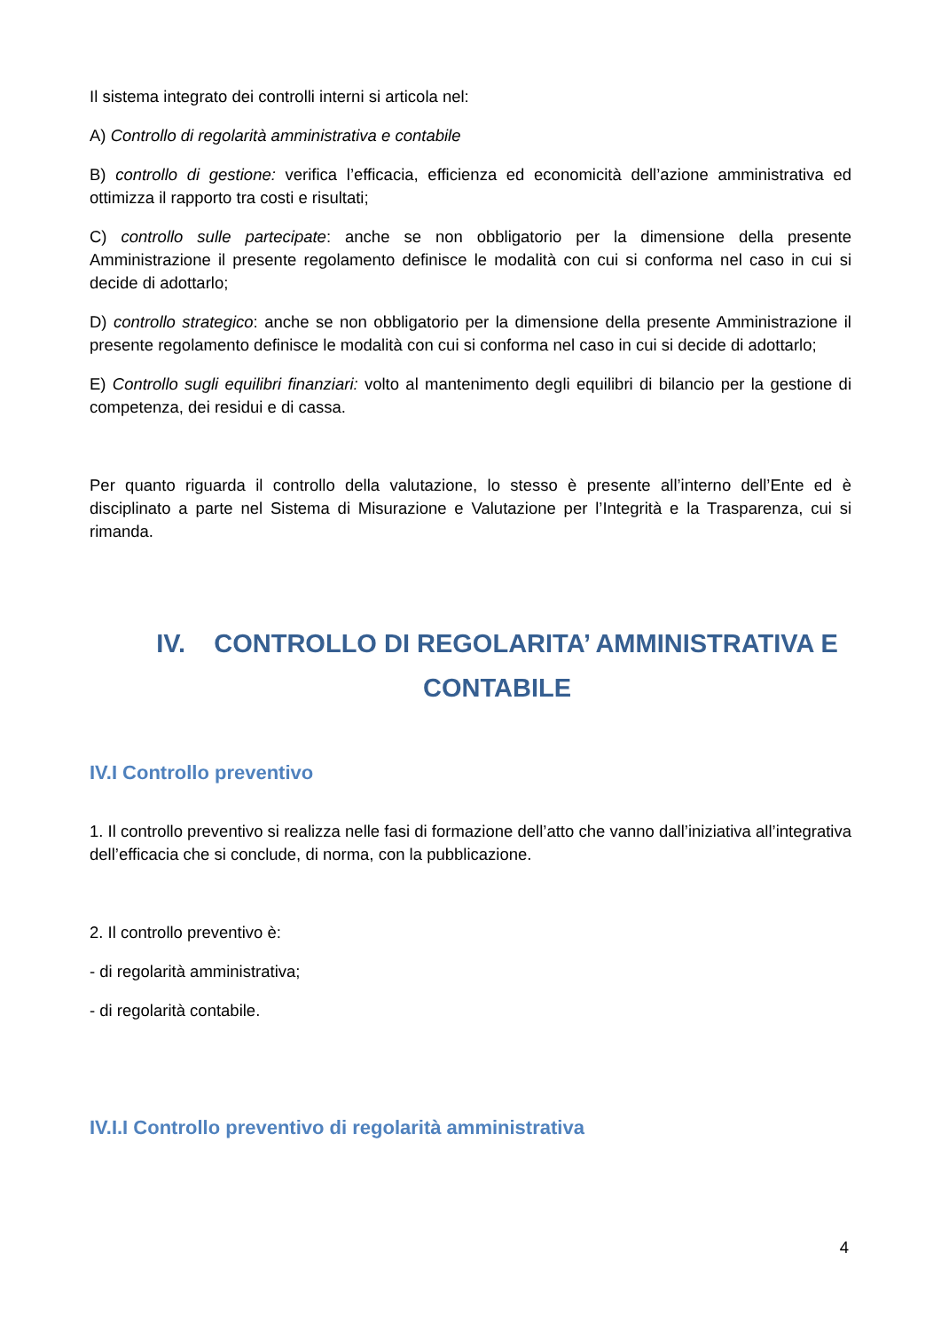Il sistema integrato dei controlli interni si articola nel:
A) Controllo di regolarità amministrativa e contabile
B) controllo di gestione: verifica l’efficacia, efficienza ed economicità dell’azione amministrativa ed ottimizza il rapporto tra costi e risultati;
C) controllo sulle partecipate: anche se non obbligatorio per la dimensione della presente Amministrazione il presente regolamento definisce le modalità con cui si conforma nel caso in cui si decide di adottarlo;
D) controllo strategico: anche se non obbligatorio per la dimensione della presente Amministrazione il presente regolamento definisce le modalità con cui si conforma nel caso in cui si decide di adottarlo;
E) Controllo sugli equilibri finanziari: volto al mantenimento degli equilibri di bilancio per la gestione di competenza, dei residui e di cassa.
Per quanto riguarda il controllo della valutazione, lo stesso è presente all’interno dell’Ente ed è disciplinato a parte nel Sistema di Misurazione e Valutazione per l’Integrità e la Trasparenza, cui si rimanda.
IV. CONTROLLO DI REGOLARITA’ AMMINISTRATIVA E CONTABILE
IV.I Controllo preventivo
1. Il controllo preventivo si realizza nelle fasi di formazione dell’atto che vanno dall’iniziativa all’integrativa dell’efficacia che si conclude, di norma, con la pubblicazione.
2. Il controllo preventivo è:
- di regolarità amministrativa;
- di regolarità contabile.
IV.I.I Controllo preventivo di regolarità amministrativa
4